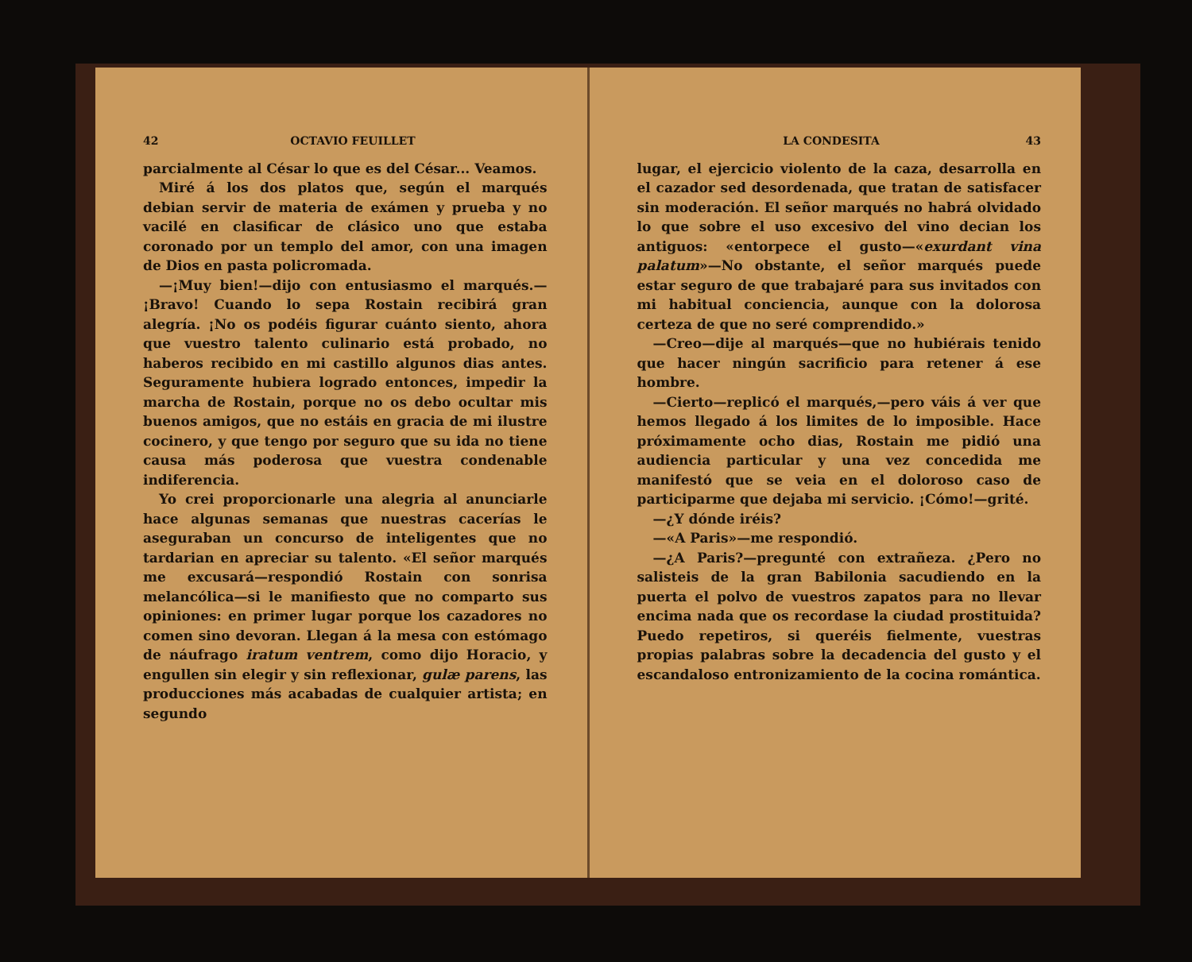42 OCTAVIO FEUILLET
parcialmente al César lo que es del César... Veamos.
Miré á los dos platos que, según el marqués debian servir de materia de exámen y prueba y no vacilé en clasificar de clásico uno que estaba coronado por un templo del amor, con una imagen de Dios en pasta policromada.
—¡Muy bien!—dijo con entusiasmo el marqués.—¡Bravo! Cuando lo sepa Rostain recibirá gran alegría. ¡No os podéis figurar cuánto siento, ahora que vuestro talento culinario está probado, no haberos recibido en mi castillo algunos dias antes. Seguramente hubiera logrado entonces, impedir la marcha de Rostain, porque no os debo ocultar mis buenos amigos, que no estáis en gracia de mi ilustre cocinero, y que tengo por seguro que su ida no tiene causa más poderosa que vuestra condenable indiferencia.
Yo crei proporcionarle una alegria al anunciarle hace algunas semanas que nuestras cacerías le aseguraban un concurso de inteligentes que no tardarian en apreciar su talento. «El señor marqués me excusará—respondió Rostain con sonrisa melancólica—si le manifiesto que no comparto sus opiniones: en primer lugar porque los cazadores no comen sino devoran. Llegan á la mesa con estómago de náufrago iratum ventrem, como dijo Horacio, y engullen sin elegir y sin reflexionar, gulæ parens, las producciones más acabadas de cualquier artista; en segundo
LA CONDESITA 43
lugar, el ejercicio violento de la caza, desarrolla en el cazador sed desordenada, que tratan de satisfacer sin moderación. El señor marqués no habrá olvidado lo que sobre el uso excesivo del vino decian los antiguos: «entorpece el gusto—«exurdant vina palatum»—No obstante, el señor marqués puede estar seguro de que trabajaré para sus invitados con mi habitual conciencia, aunque con la dolorosa certeza de que no seré comprendido.»
—Creo—dije al marqués—que no hubiérais tenido que hacer ningún sacrificio para retener á ese hombre.
—Cierto—replicó el marqués,—pero váis á ver que hemos llegado á los limites de lo imposible. Hace próximamente ocho dias, Rostain me pidió una audiencia particular y una vez concedida me manifestó que se veia en el doloroso caso de participarme que dejaba mi servicio. ¡Cómo!—grité.
—¿Y dónde iréis?
—«A Paris»—me respondió.
—¿A Paris?—pregunté con extrañeza. ¿Pero no salisteis de la gran Babilonia sacudiendo en la puerta el polvo de vuestros zapatos para no llevar encima nada que os recordase la ciudad prostituida? Puedo repetiros, si queréis fielmente, vuestras propias palabras sobre la decadencia del gusto y el escandaloso entronizamiento de la cocina romántica.